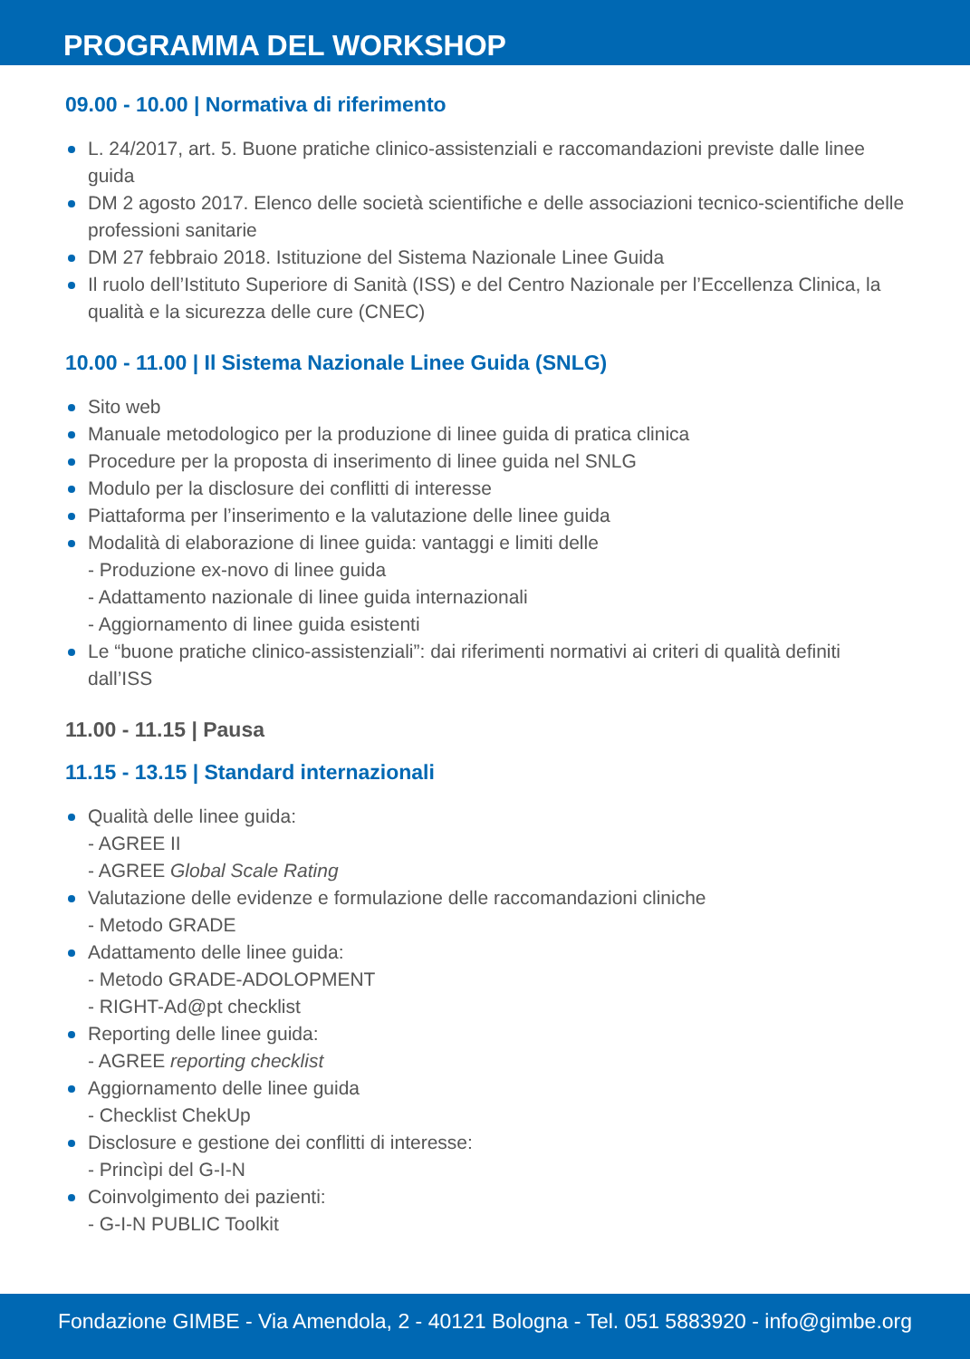PROGRAMMA DEL WORKSHOP
09.00 - 10.00 | Normativa di riferimento
L. 24/2017, art. 5. Buone pratiche clinico-assistenziali e raccomandazioni previste dalle linee guida
DM 2 agosto 2017. Elenco delle società scientifiche e delle associazioni tecnico-scientifiche delle professioni sanitarie
DM 27 febbraio 2018. Istituzione del Sistema Nazionale Linee Guida
Il ruolo dell’Istituto Superiore di Sanità (ISS) e del Centro Nazionale per l’Eccellenza Clinica, la qualità e la sicurezza delle cure (CNEC)
10.00 - 11.00 | Il Sistema Nazionale Linee Guida (SNLG)
Sito web
Manuale metodologico per la produzione di linee guida di pratica clinica
Procedure per la proposta di inserimento di linee guida nel SNLG
Modulo per la disclosure dei conflitti di interesse
Piattaforma per l’inserimento e la valutazione delle linee guida
Modalità di elaborazione di linee guida: vantaggi e limiti delle
- Produzione ex-novo di linee guida
- Adattamento nazionale di linee guida internazionali
- Aggiornamento di linee guida esistenti
Le “buone pratiche clinico-assistenziali”: dai riferimenti normativi ai criteri di qualità definiti dall’ISS
11.00 - 11.15 | Pausa
11.15 - 13.15 | Standard internazionali
Qualità delle linee guida:
- AGREE II
- AGREE Global Scale Rating
Valutazione delle evidenze e formulazione delle raccomandazioni cliniche
- Metodo GRADE
Adattamento delle linee guida:
- Metodo GRADE-ADOLOPMENT
- RIGHT-Ad@pt checklist
Reporting delle linee guida:
- AGREE reporting checklist
Aggiornamento delle linee guida
- Checklist ChekUp
Disclosure e gestione dei conflitti di interesse:
- Princìpi del G-I-N
Coinvolgimento dei pazienti:
- G-I-N PUBLIC Toolkit
Fondazione GIMBE - Via Amendola, 2 - 40121 Bologna - Tel. 051 5883920 - info@gimbe.org